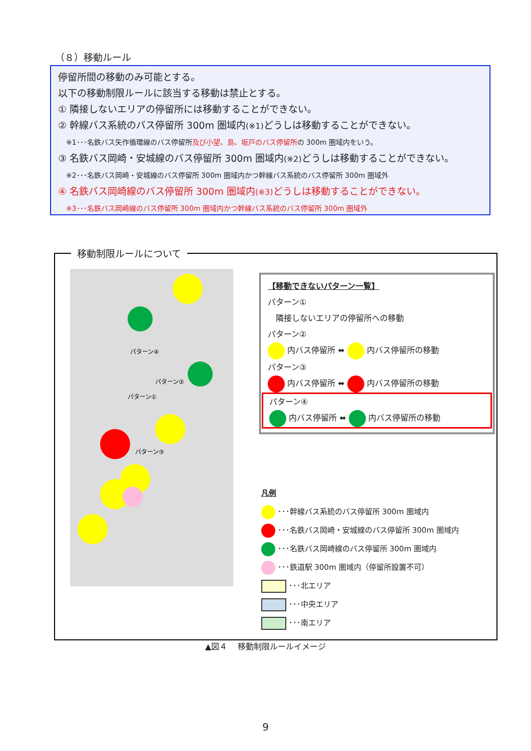（８）移動ルール
停留所間の移動のみ可能とする。
以下の移動制限ルールに該当する移動は禁止とする。
① 隣接しないエリアの停留所には移動することができない。
② 幹線バス系統のバス停留所 300m 圏域内(※1) どうしは移動することができない。
※1･･･名鉄バス矢作循環線のバス停留所及び小望、島、坂戸のバス停留所の 300m 圏域内をいう。
③ 名鉄バス岡崎・安城線のバス停留所 300m 圏域内(※2) どうしは移動することができない。
※2･･･名鉄バス岡崎・安城線のバス停留所 300m 圏域内かつ幹線バス系統のバス停留所 300m 圏域外
④ 名鉄バス岡崎線のバス停留所 300m 圏域内(※3) どうしは移動することができない。
※3･･･名鉄バス岡崎線のバス停留所 300m 圏域内かつ幹線バス系統のバス停留所 300m 圏域外
パターン③
パターン④
パターン②
パターン①
【移動できないパターン一覧】
パターン①
　隣接しないエリアの停留所への移動
パターン②
内バス停留所 ⬌ 内バス停留所の移動
パターン③
内バス停留所 ⬌ 内バス停留所の移動
パターン④
内バス停留所 ⬌ 内バス停留所の移動
凡例
･･･幹線バス系統のバス停留所 300m 圏域内
･･･名鉄バス岡崎・安城線のバス停留所 300m 圏域内
･･･名鉄バス岡崎線のバス停留所 300m 圏域内
･･･鉄道駅 300m 圏域内（停留所設置不可）
･･･北エリア
･･･中央エリア
･･･南エリア
移動制限ルールについて
▲図４　 移動制限ルールイメージ
9